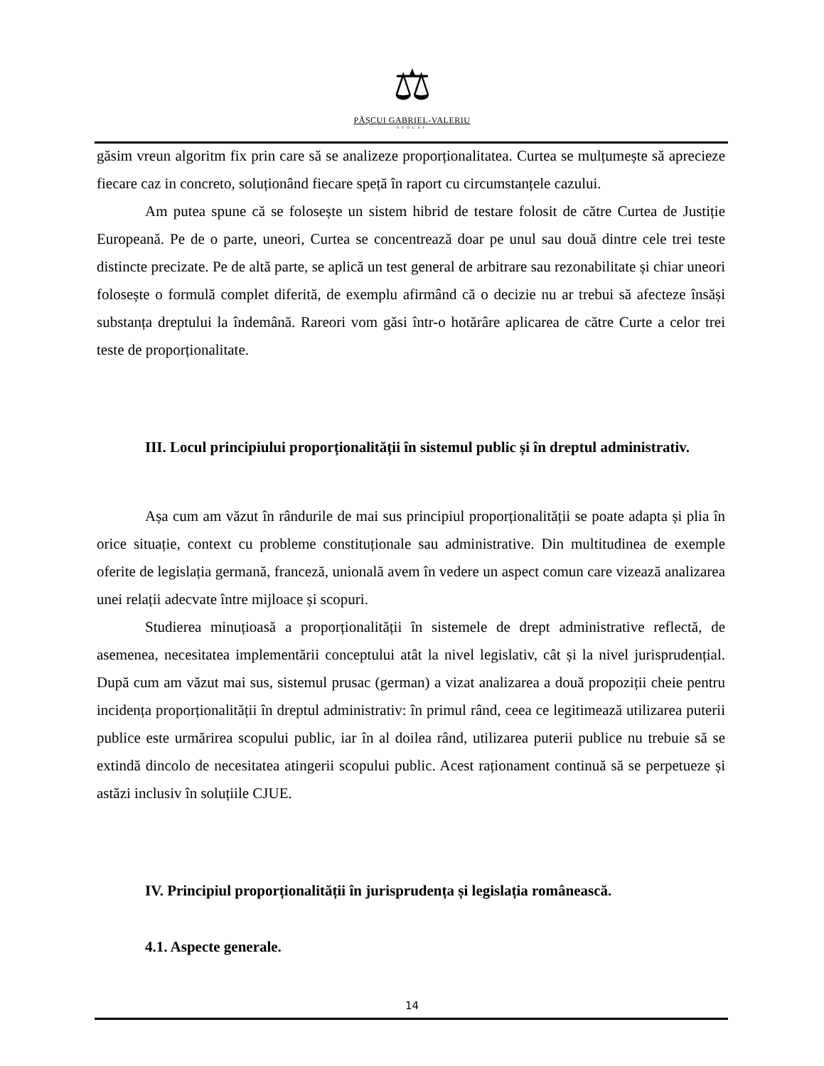⚖
PĂȘCUI GABRIEL-VALERIU
AVOCAT
găsim vreun algoritm fix prin care să se analizeze proporționalitatea. Curtea se mulțumește să apreciezе fiecare caz in concreto, soluționând fiecare speță în raport cu circumstanțele cazului.
Am putea spune că se folosește un sistem hibrid de testare folosit de către Curtea de Justiție Europeană. Pe de o parte, uneori, Curtea se concentrează doar pe unul sau două dintre cele trei teste distincte precizate. Pe de altă parte, se aplică un test general de arbitrare sau rezonabilitate și chiar uneori folosește o formulă complet diferită, de exemplu afirmând că o decizie nu ar trebui să afecteze însăși substanța dreptului la îndemână. Rareori vom găsi într-o hotărâre aplicarea de către Curte a celor trei teste de proporționalitate.
III. Locul principiului proporționalității în sistemul public și în dreptul administrativ.
Așa cum am văzut în rândurile de mai sus principiul proporționalității se poate adapta și plia în orice situație, context cu probleme constituționale sau administrative. Din multitudinea de exemple oferite de legislația germană, franceză, unională avem în vedere un aspect comun care vizează analizarea unei relații adecvate între mijloace și scopuri.
Studierea minuțioasă a proporționalității în sistemele de drept administrative reflectă, de asemenea, necesitatea implementării conceptului atât la nivel legislativ, cât și la nivel jurisprudențial. După cum am văzut mai sus, sistemul prusac (german) a vizat analizarea a două propoziții cheie pentru incidența proporționalității în dreptul administrativ: în primul rând, ceea ce legitimează utilizarea puterii publice este urmărirea scopului public, iar în al doilea rând, utilizarea puterii publice nu trebuie să se extindă dincolo de necesitatea atingerii scopului public. Acest raționament continuă să se perpetueze și astăzi inclusiv în soluțiile CJUE.
IV. Principiul proporționalității în jurisprudența și legislația românească.
4.1. Aspecte generale.
14